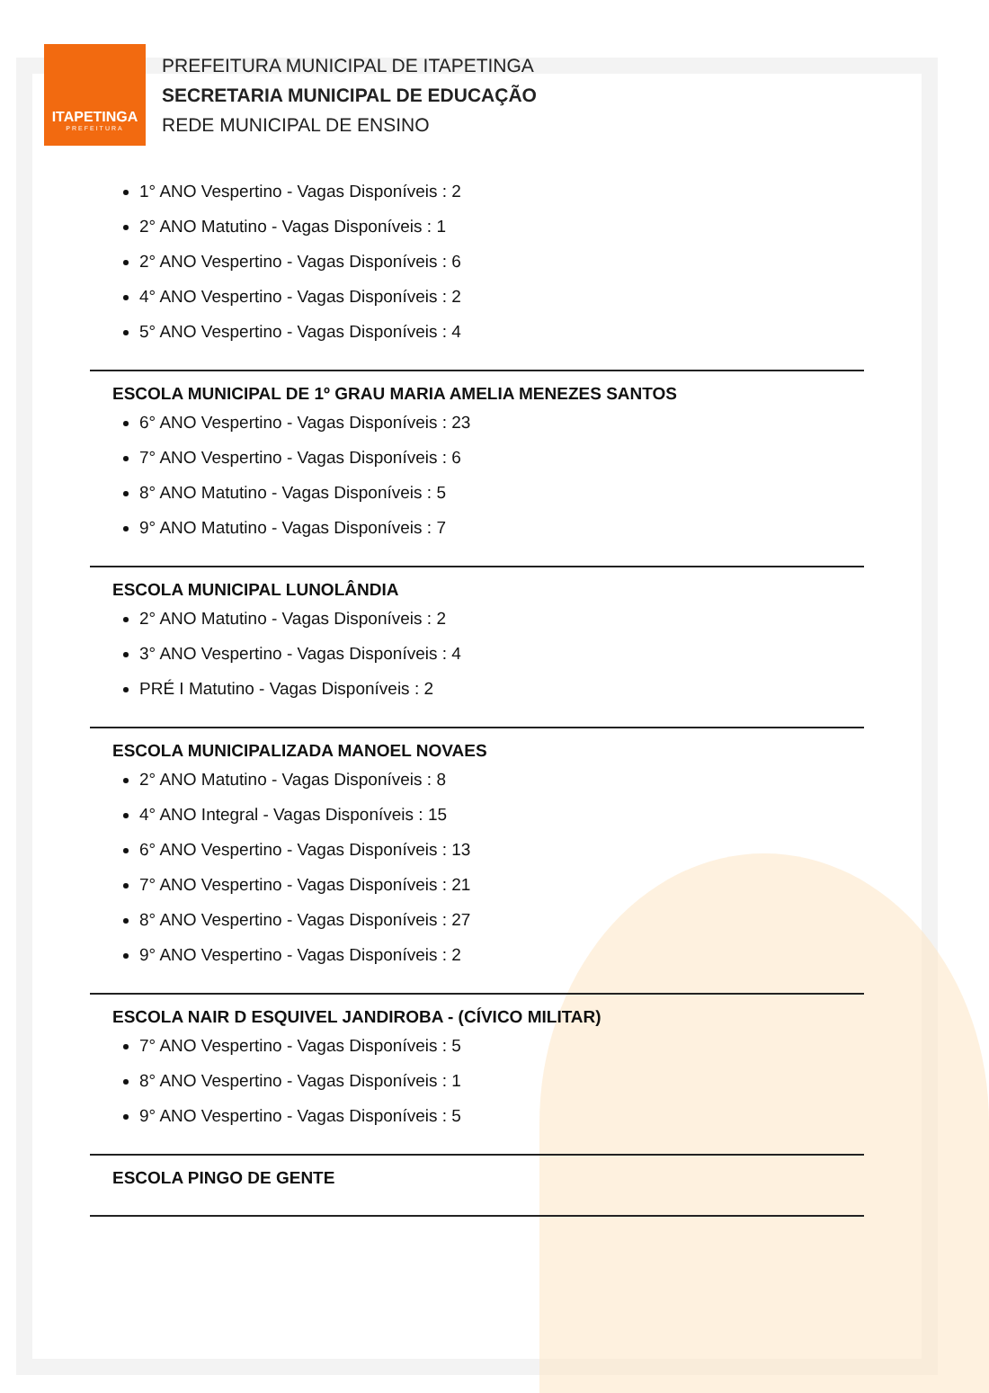ITAPETINGA
PREFEITURA
PREFEITURA MUNICIPAL DE ITAPETINGA
SECRETARIA MUNICIPAL DE EDUCAÇÃO
REDE MUNICIPAL DE ENSINO
1° ANO Vespertino - Vagas Disponíveis : 2
2° ANO Matutino - Vagas Disponíveis : 1
2° ANO Vespertino - Vagas Disponíveis : 6
4° ANO Vespertino - Vagas Disponíveis : 2
5° ANO Vespertino - Vagas Disponíveis : 4
ESCOLA MUNICIPAL DE 1º GRAU MARIA AMELIA MENEZES SANTOS
6° ANO Vespertino - Vagas Disponíveis : 23
7° ANO Vespertino - Vagas Disponíveis : 6
8° ANO Matutino - Vagas Disponíveis : 5
9° ANO Matutino - Vagas Disponíveis : 7
ESCOLA MUNICIPAL LUNOLÂNDIA
2° ANO Matutino - Vagas Disponíveis : 2
3° ANO Vespertino - Vagas Disponíveis : 4
PRÉ I Matutino - Vagas Disponíveis : 2
ESCOLA MUNICIPALIZADA MANOEL NOVAES
2° ANO Matutino - Vagas Disponíveis : 8
4° ANO Integral - Vagas Disponíveis : 15
6° ANO Vespertino - Vagas Disponíveis : 13
7° ANO Vespertino - Vagas Disponíveis : 21
8° ANO Vespertino - Vagas Disponíveis : 27
9° ANO Vespertino - Vagas Disponíveis : 2
ESCOLA NAIR D ESQUIVEL JANDIROBA - (CÍVICO MILITAR)
7° ANO Vespertino - Vagas Disponíveis : 5
8° ANO Vespertino - Vagas Disponíveis : 1
9° ANO Vespertino - Vagas Disponíveis : 5
ESCOLA PINGO DE GENTE